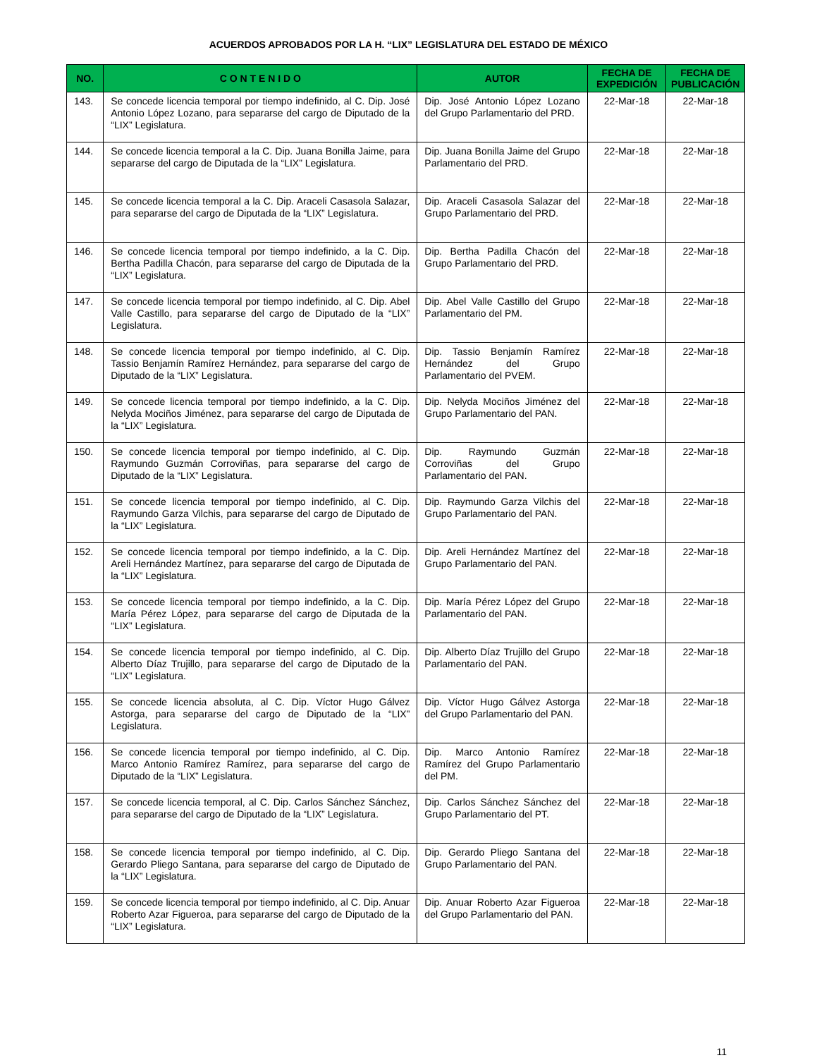ACUERDOS APROBADOS POR LA H. “LIX” LEGISLATURA DEL ESTADO DE MÉXICO
| NO. | C O N T E N I D O | AUTOR | FECHA DE EXPEDICIÓN | FECHA DE PUBLICACIÓN |
| --- | --- | --- | --- | --- |
| 143. | Se concede licencia temporal por tiempo indefinido, al C. Dip. José Antonio López Lozano, para separarse del cargo de Diputado de la “LIX” Legislatura. | Dip. José Antonio López Lozano del Grupo Parlamentario del PRD. | 22-Mar-18 | 22-Mar-18 |
| 144. | Se concede licencia temporal a la C. Dip. Juana Bonilla Jaime, para separarse del cargo de Diputada de la “LIX” Legislatura. | Dip. Juana Bonilla Jaime del Grupo Parlamentario del PRD. | 22-Mar-18 | 22-Mar-18 |
| 145. | Se concede licencia temporal a la C. Dip. Araceli Casasola Salazar, para separarse del cargo de Diputada de la “LIX” Legislatura. | Dip. Araceli Casasola Salazar del Grupo Parlamentario del PRD. | 22-Mar-18 | 22-Mar-18 |
| 146. | Se concede licencia temporal por tiempo indefinido, a la C. Dip. Bertha Padilla Chacón, para separarse del cargo de Diputada de la “LIX” Legislatura. | Dip. Bertha Padilla Chacón del Grupo Parlamentario del PRD. | 22-Mar-18 | 22-Mar-18 |
| 147. | Se concede licencia temporal por tiempo indefinido, al C. Dip. Abel Valle Castillo, para separarse del cargo de Diputado de la “LIX” Legislatura. | Dip. Abel Valle Castillo del Grupo Parlamentario del PM. | 22-Mar-18 | 22-Mar-18 |
| 148. | Se concede licencia temporal por tiempo indefinido, al C. Dip. Tassio Benjamín Ramírez Hernández, para separarse del cargo de Diputado de la “LIX” Legislatura. | Dip. Tassio Benjamín Ramírez Hernández del Grupo Parlamentario del PVEM. | 22-Mar-18 | 22-Mar-18 |
| 149. | Se concede licencia temporal por tiempo indefinido, a la C. Dip. Nelyda Mociños Jiménez, para separarse del cargo de Diputada de la “LIX” Legislatura. | Dip. Nelyda Mociños Jiménez del Grupo Parlamentario del PAN. | 22-Mar-18 | 22-Mar-18 |
| 150. | Se concede licencia temporal por tiempo indefinido, al C. Dip. Raymundo Guzmán Corroviñas, para separarse del cargo de Diputado de la “LIX” Legislatura. | Dip. Raymundo Guzmán Corroviñas del Grupo Parlamentario del PAN. | 22-Mar-18 | 22-Mar-18 |
| 151. | Se concede licencia temporal por tiempo indefinido, al C. Dip. Raymundo Garza Vilchis, para separarse del cargo de Diputado de la “LIX” Legislatura. | Dip. Raymundo Garza Vilchis del Grupo Parlamentario del PAN. | 22-Mar-18 | 22-Mar-18 |
| 152. | Se concede licencia temporal por tiempo indefinido, a la C. Dip. Areli Hernández Martínez, para separarse del cargo de Diputada de la “LIX” Legislatura. | Dip. Areli Hernández Martínez del Grupo Parlamentario del PAN. | 22-Mar-18 | 22-Mar-18 |
| 153. | Se concede licencia temporal por tiempo indefinido, a la C. Dip. María Pérez López, para separarse del cargo de Diputada de la “LIX” Legislatura. | Dip. María Pérez López del Grupo Parlamentario del PAN. | 22-Mar-18 | 22-Mar-18 |
| 154. | Se concede licencia temporal por tiempo indefinido, al C. Dip. Alberto Díaz Trujillo, para separarse del cargo de Diputado de la “LIX” Legislatura. | Dip. Alberto Díaz Trujillo del Grupo Parlamentario del PAN. | 22-Mar-18 | 22-Mar-18 |
| 155. | Se concede licencia absoluta, al C. Dip. Víctor Hugo Gálvez Astorga, para separarse del cargo de Diputado de la “LIX” Legislatura. | Dip. Víctor Hugo Gálvez Astorga del Grupo Parlamentario del PAN. | 22-Mar-18 | 22-Mar-18 |
| 156. | Se concede licencia temporal por tiempo indefinido, al C. Dip. Marco Antonio Ramírez Ramírez, para separarse del cargo de Diputado de la “LIX” Legislatura. | Dip. Marco Antonio Ramírez Ramírez del Grupo Parlamentario del PM. | 22-Mar-18 | 22-Mar-18 |
| 157. | Se concede licencia temporal, al C. Dip. Carlos Sánchez Sánchez, para separarse del cargo de Diputado de la “LIX” Legislatura. | Dip. Carlos Sánchez Sánchez del Grupo Parlamentario del PT. | 22-Mar-18 | 22-Mar-18 |
| 158. | Se concede licencia temporal por tiempo indefinido, al C. Dip. Gerardo Pliego Santana, para separarse del cargo de Diputado de la “LIX” Legislatura. | Dip. Gerardo Pliego Santana del Grupo Parlamentario del PAN. | 22-Mar-18 | 22-Mar-18 |
| 159. | Se concede licencia temporal por tiempo indefinido, al C. Dip. Anuar Roberto Azar Figueroa, para separarse del cargo de Diputado de la “LIX” Legislatura. | Dip. Anuar Roberto Azar Figueroa del Grupo Parlamentario del PAN. | 22-Mar-18 | 22-Mar-18 |
11